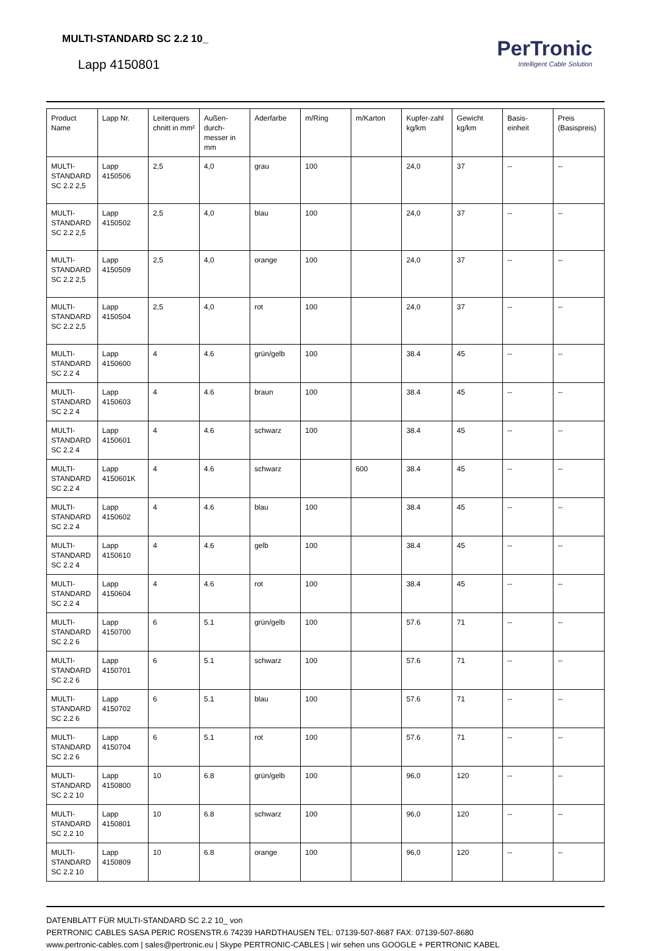MULTI-STANDARD SC 2.2 10_
Lapp 4150801
PerTronic
Intelligent Cable Solution
| Product Name | Lapp Nr. | Leiterquers chnitt in mm² | Außen-durch-messer in mm | Aderfarbe | m/Ring | m/Karton | Kupfer-zahl kg/km | Gewicht kg/km | Basis-einheit | Preis (Basispreis) |
| --- | --- | --- | --- | --- | --- | --- | --- | --- | --- | --- |
| MULTI-STANDARD SC 2.2 2,5 | Lapp 4150506 | 2,5 | 4,0 | grau | 100 | | 24,0 | 37 | -- | -- |
| MULTI-STANDARD SC 2.2 2,5 | Lapp 4150502 | 2,5 | 4,0 | blau | 100 | | 24,0 | 37 | -- | -- |
| MULTI-STANDARD SC 2.2 2,5 | Lapp 4150509 | 2,5 | 4,0 | orange | 100 | | 24,0 | 37 | -- | -- |
| MULTI-STANDARD SC 2.2 2,5 | Lapp 4150504 | 2,5 | 4,0 | rot | 100 | | 24,0 | 37 | -- | -- |
| MULTI-STANDARD SC 2.2 4 | Lapp 4150600 | 4 | 4.6 | grün/gelb | 100 | | 38.4 | 45 | -- | -- |
| MULTI-STANDARD SC 2.2 4 | Lapp 4150603 | 4 | 4.6 | braun | 100 | | 38.4 | 45 | -- | -- |
| MULTI-STANDARD SC 2.2 4 | Lapp 4150601 | 4 | 4.6 | schwarz | 100 | | 38.4 | 45 | -- | -- |
| MULTI-STANDARD SC 2.2 4 | Lapp 4150601K | 4 | 4.6 | schwarz | | 600 | 38.4 | 45 | -- | -- |
| MULTI-STANDARD SC 2.2 4 | Lapp 4150602 | 4 | 4.6 | blau | 100 | | 38.4 | 45 | -- | -- |
| MULTI-STANDARD SC 2.2 4 | Lapp 4150610 | 4 | 4.6 | gelb | 100 | | 38.4 | 45 | -- | -- |
| MULTI-STANDARD SC 2.2 4 | Lapp 4150604 | 4 | 4.6 | rot | 100 | | 38.4 | 45 | -- | -- |
| MULTI-STANDARD SC 2.2 6 | Lapp 4150700 | 6 | 5.1 | grün/gelb | 100 | | 57.6 | 71 | -- | -- |
| MULTI-STANDARD SC 2.2 6 | Lapp 4150701 | 6 | 5.1 | schwarz | 100 | | 57.6 | 71 | -- | -- |
| MULTI-STANDARD SC 2.2 6 | Lapp 4150702 | 6 | 5.1 | blau | 100 | | 57.6 | 71 | -- | -- |
| MULTI-STANDARD SC 2.2 6 | Lapp 4150704 | 6 | 5.1 | rot | 100 | | 57.6 | 71 | -- | -- |
| MULTI-STANDARD SC 2.2 10 | Lapp 4150800 | 10 | 6.8 | grün/gelb | 100 | | 96,0 | 120 | -- | -- |
| MULTI-STANDARD SC 2.2 10 | Lapp 4150801 | 10 | 6.8 | schwarz | 100 | | 96,0 | 120 | -- | -- |
| MULTI-STANDARD SC 2.2 10 | Lapp 4150809 | 10 | 6.8 | orange | 100 | | 96,0 | 120 | -- | -- |
DATENBLATT FÜR MULTI-STANDARD SC 2.2 10_ von
PERTRONIC CABLES SASA PERIC ROSENSTR.6 74239 HARDTHAUSEN TEL: 07139-507-8687 FAX: 07139-507-8680
www.pertronic-cables.com | sales@pertronic.eu | Skype PERTRONIC-CABLES | wir sehen uns GOOGLE + PERTRONIC KABEL